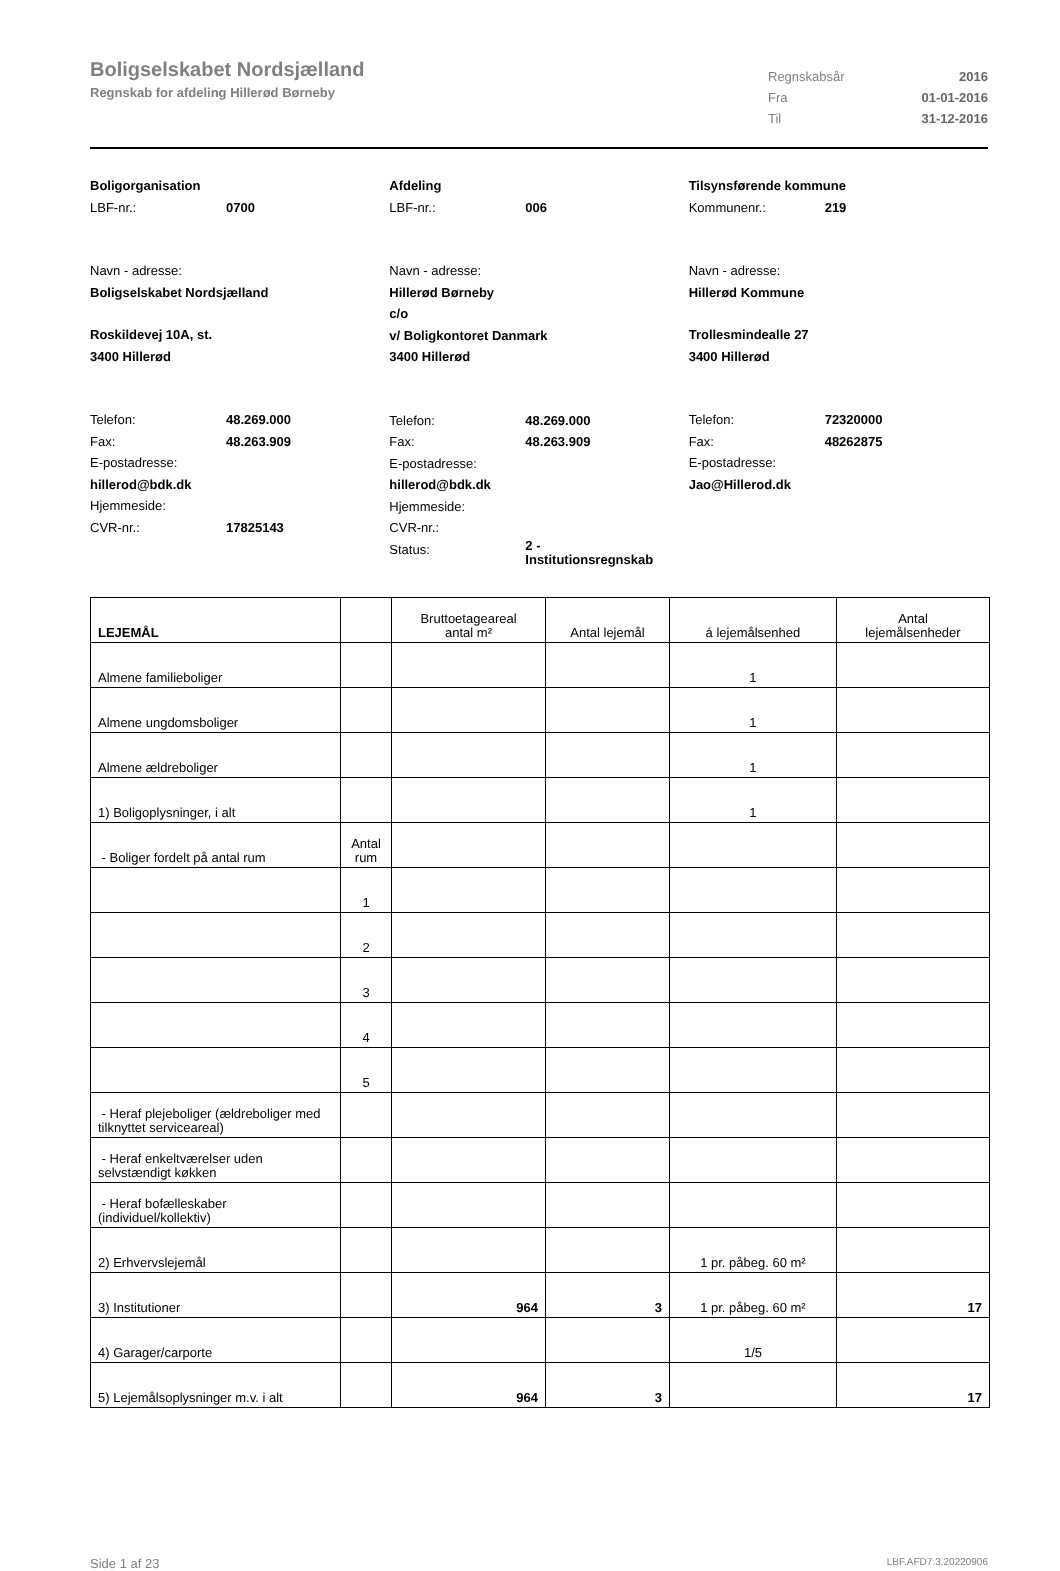Boligselskabet Nordsjælland
Regnskab for afdeling Hillerød Børneby
Regnskabsår 2016
Fra 01-01-2016
Til 31-12-2016
Boligorganisation
LBF-nr.: 0700
Navn - adresse:
Boligselskabet Nordsjælland
Roskildevej 10A, st.
3400 Hillerød
Telefon: 48.269.000
Fax: 48.263.909
E-postadresse:
hillerod@bdk.dk
Hjemmeside:
CVR-nr.: 17825143
Afdeling
LBF-nr.: 006
Navn - adresse:
Hillerød Børneby
c/o
v/ Boligkontoret Danmark
3400 Hillerød
Telefon: 48.269.000
Fax: 48.263.909
E-postadresse:
hillerod@bdk.dk
Hjemmeside:
CVR-nr.:
Status: 2 -
Institutionsregnskab
Tilsynsførende kommune
Kommunenr.: 219
Navn - adresse:
Hillerød Kommune
Trollesmindealle 27
3400 Hillerød
Telefon: 72320000
Fax: 48262875
E-postadresse:
Jao@Hillerod.dk
| LEJEMÅL | | Bruttoetageareal antal m² | Antal lejemål | á lejemålsenhed | Antal lejemålsenheder |
| --- | --- | --- | --- | --- | --- |
| Almene familieboliger | | | | 1 | |
| Almene ungdomsboliger | | | | 1 | |
| Almene ældreboliger | | | | 1 | |
| 1) Boligoplysninger, i alt | | | | 1 | |
| - Boliger fordelt på antal rum | Antal rum | | | | |
| | 1 | | | | |
| | 2 | | | | |
| | 3 | | | | |
| | 4 | | | | |
| | 5 | | | | |
| - Heraf plejeboliger (ældreboliger med tilknyttet serviceareal) | | | | | |
| - Heraf enkeltværelser uden selvstændigt køkken | | | | | |
| - Heraf bofælleskaber (individuel/kollektiv) | | | | | |
| 2) Erhvervslejemål | | | | 1 pr. påbeg. 60 m² | |
| 3) Institutioner | | 964 | 3 | 1 pr. påbeg. 60 m² | 17 |
| 4) Garager/carporte | | | | 1/5 | |
| 5) Lejemålsoplysninger m.v. i alt | | 964 | 3 | | 17 |
Side 1 af 23 LBF.AFD7.3.20220906